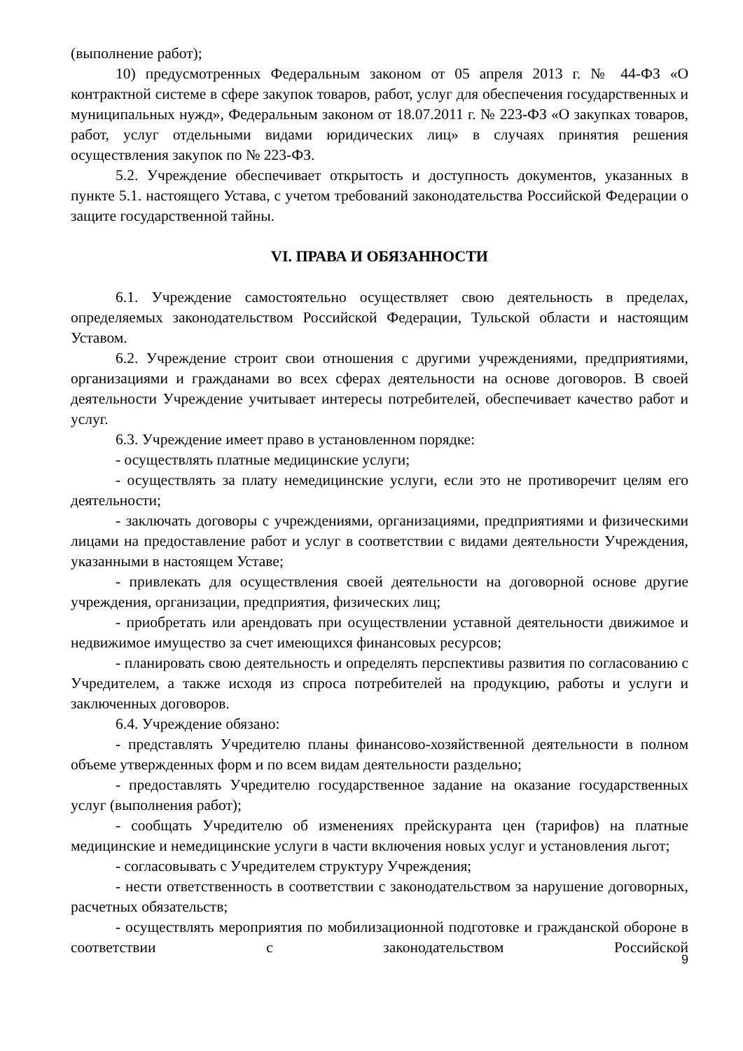(выполнение работ);
10) предусмотренных Федеральным законом от 05 апреля 2013 г. № 44-ФЗ «О контрактной системе в сфере закупок товаров, работ, услуг для обеспечения государственных и муниципальных нужд», Федеральным законом от 18.07.2011 г. № 223-ФЗ «О закупках товаров, работ, услуг отдельными видами юридических лиц» в случаях принятия решения осуществления закупок по № 223-ФЗ.
5.2. Учреждение обеспечивает открытость и доступность документов, указанных в пункте 5.1. настоящего Устава, с учетом требований законодательства Российской Федерации о защите государственной тайны.
VI. ПРАВА И ОБЯЗАННОСТИ
6.1. Учреждение самостоятельно осуществляет свою деятельность в пределах, определяемых законодательством Российской Федерации, Тульской области и настоящим Уставом.
6.2. Учреждение строит свои отношения с другими учреждениями, предприятиями, организациями и гражданами во всех сферах деятельности на основе договоров. В своей деятельности Учреждение учитывает интересы потребителей, обеспечивает качество работ и услуг.
6.3. Учреждение имеет право в установленном порядке:
- осуществлять платные медицинские услуги;
- осуществлять за плату немедицинские услуги, если это не противоречит целям его деятельности;
- заключать договоры с учреждениями, организациями, предприятиями и физическими лицами на предоставление работ и услуг в соответствии с видами деятельности Учреждения, указанными в настоящем Уставе;
- привлекать для осуществления своей деятельности на договорной основе другие учреждения, организации, предприятия, физических лиц;
- приобретать или арендовать при осуществлении уставной деятельности движимое и недвижимое имущество за счет имеющихся финансовых ресурсов;
- планировать свою деятельность и определять перспективы развития по согласованию с Учредителем, а также исходя из спроса потребителей на продукцию, работы и услуги и заключенных договоров.
6.4. Учреждение обязано:
- представлять Учредителю планы финансово-хозяйственной деятельности в полном объеме утвержденных форм и по всем видам деятельности раздельно;
- предоставлять Учредителю государственное задание на оказание государственных услуг (выполнения работ);
- сообщать Учредителю об изменениях прейскуранта цен (тарифов) на платные медицинские и немедицинские услуги в части включения новых услуг и установления льгот;
- согласовывать с Учредителем структуру Учреждения;
- нести ответственность в соответствии с законодательством за нарушение договорных, расчетных обязательств;
- осуществлять мероприятия по мобилизационной подготовке и гражданской обороне в соответствии с законодательством Российской
9